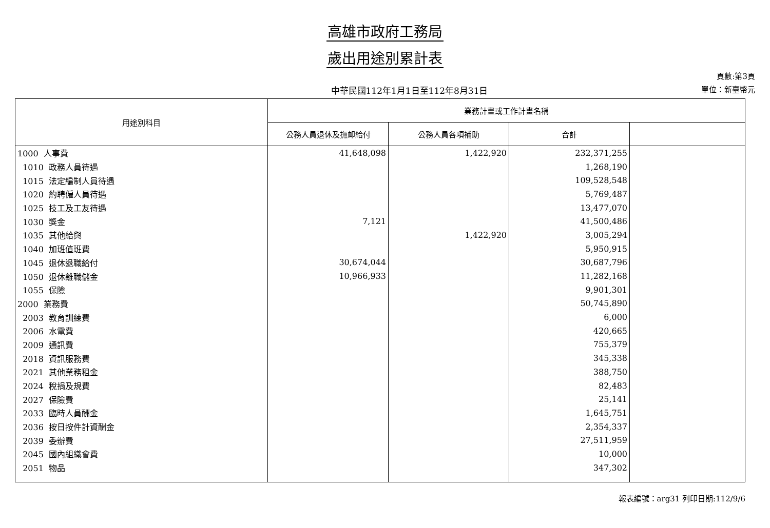高雄市政府工務局
歲出用途別累計表
中華民國112年1月1日至112年8月31日
頁數:第3頁
單位：新臺幣元
| 用途別科目 | 業務計畫或工作計畫名稱 | | | |
| --- | --- | --- | --- | --- |
| | 公務人員退休及撫卹給付 | 公務人員各項補助 | 合計 | |
| 1000 人事費 | 41,648,098 | 1,422,920 | 232,371,255 | |
| 1010 政務人員待遇 | | | 1,268,190 | |
| 1015 法定編制人員待遇 | | | 109,528,548 | |
| 1020 約聘僱人員待遇 | | | 5,769,487 | |
| 1025 技工及工友待遇 | | | 13,477,070 | |
| 1030 獎金 | 7,121 | | 41,500,486 | |
| 1035 其他給與 | | 1,422,920 | 3,005,294 | |
| 1040 加班值班費 | | | 5,950,915 | |
| 1045 退休退職給付 | 30,674,044 | | 30,687,796 | |
| 1050 退休離職儲金 | 10,966,933 | | 11,282,168 | |
| 1055 保險 | | | 9,901,301 | |
| 2000 業務費 | | | 50,745,890 | |
| 2003 教育訓練費 | | | 6,000 | |
| 2006 水電費 | | | 420,665 | |
| 2009 通訊費 | | | 755,379 | |
| 2018 資訊服務費 | | | 345,338 | |
| 2021 其他業務租金 | | | 388,750 | |
| 2024 稅捐及規費 | | | 82,483 | |
| 2027 保險費 | | | 25,141 | |
| 2033 臨時人員酬金 | | | 1,645,751 | |
| 2036 按日按件計資酬金 | | | 2,354,337 | |
| 2039 委辦費 | | | 27,511,959 | |
| 2045 國內組織會費 | | | 10,000 | |
| 2051 物品 | | | 347,302 | |
報表編號：arg31 列印日期:112/9/6